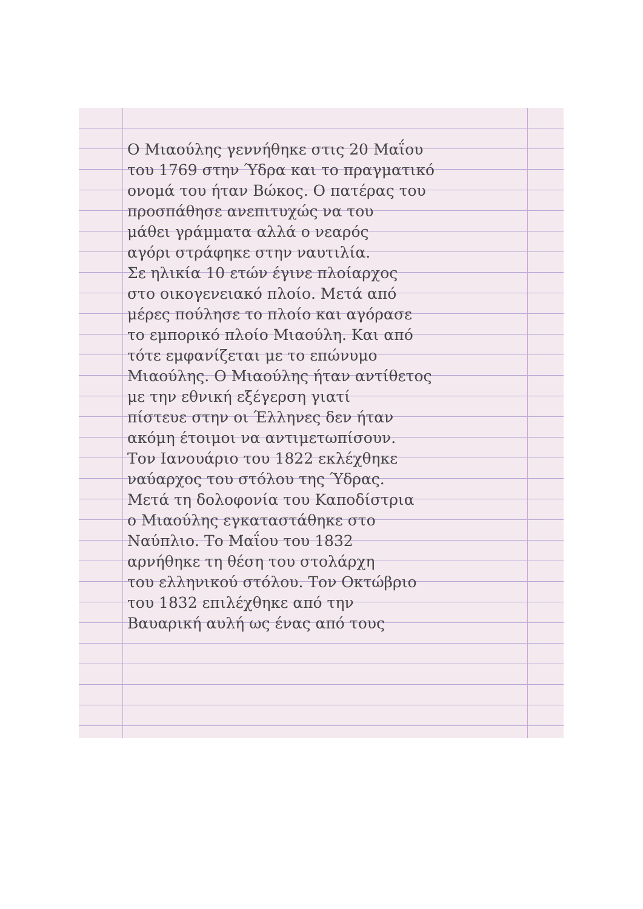Ο Μιαούλης γεννήθηκε στις 20 Μαΐου
του 1769 στην Ύδρα και το πραγματικό
ονομά του ήταν Βώκος. Ο πατέρας του
προσπάθησε ανεπιτυχώς να του
μάθει γράμματα αλλά ο νεαρός
αγόρι στράφηκε στην ναυτιλία.
Σε ηλικία 10 ετών έγινε πλοίαρχος
στο οικογενειακό πλοίο. Μετά από
μέρες πούλησε το πλοίο και αγόρασε
το εμπορικό πλοίο Μιαούλη. Και από
τότε εμφανίζεται με το επώνυμο
Μιαούλης. Ο Μιαούλης ήταν αντίθετος
με την εθνική εξέγερση γιατί
πίστευε στην οι Έλληνες δεν ήταν
ακόμη έτοιμοι να αντιμετωπίσουν.
Τον Ιανουάριο του 1822 εκλέχθηκε
ναύαρχος του στόλου της Ύδρας.
Μετά τη δολοφονία του Καποδίστρια
ο Μιαούλης εγκαταστάθηκε στο
Ναύπλιο. Το Μαΐου του 1832
αρνήθηκε τη θέση του στολάρχη
του ελληνικού στόλου. Τον Οκτώβριο
του 1832 επιλέχθηκε από την
Βαυαρική αυλή ως ένας από τους